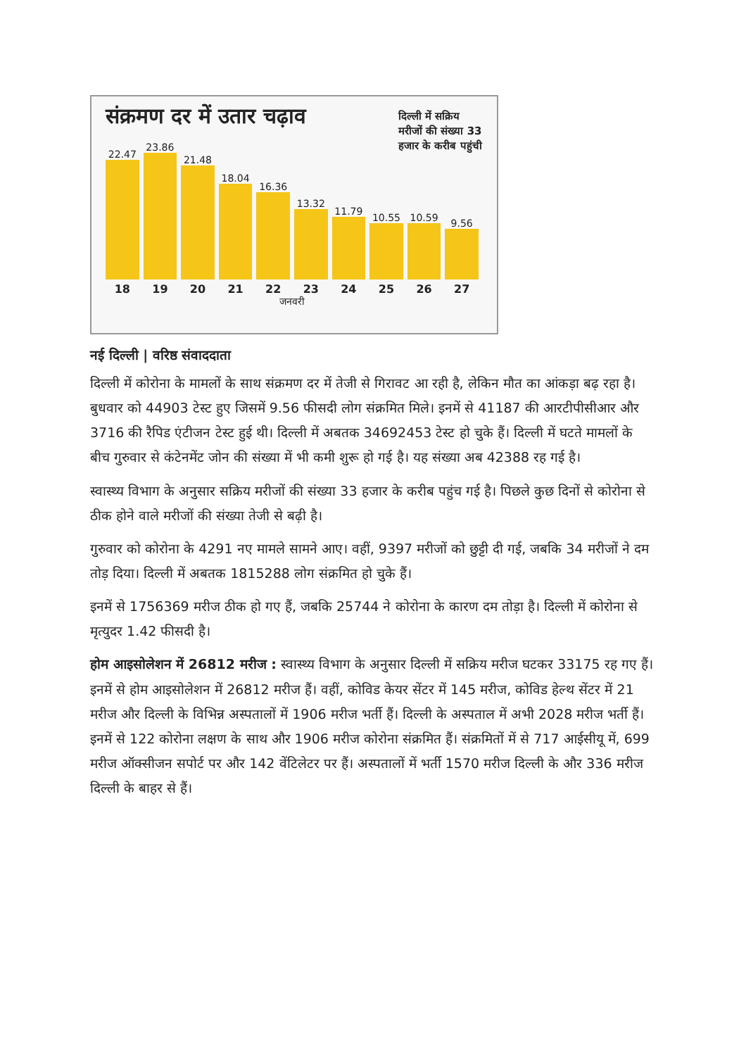संक्रमण दर में उतार चढ़ाव
दिल्ली में सक्रिय मरीजों की संख्या 33 हजार के करीब पहुंची
22.47
23.86
21.48
18.04
16.36
13.32
11.79
10.55
10.59
9.56
18 19 20 21 22 23 24 25 26 27
जनवरी
नई दिल्ली | वरिष्ठ संवाददाता
दिल्ली में कोरोना के मामलों के साथ संक्रमण दर में तेजी से गिरावट आ रही है, लेकिन मौत का आंकड़ा बढ़ रहा है। बुधवार को 44903 टेस्ट हुए जिसमें 9.56 फीसदी लोग संक्रमित मिले। इनमें से 41187 की आरटीपीसीआर और 3716 की रैपिड एंटीजन टेस्ट हुई थी। दिल्ली में अबतक 34692453 टेस्ट हो चुके हैं। दिल्ली में घटते मामलों के बीच गुरुवार से कंटेनमेंट जोन की संख्या में भी कमी शुरू हो गई है। यह संख्या अब 42388 रह गई है।
स्वास्थ्य विभाग के अनुसार सक्रिय मरीजों की संख्या 33 हजार के करीब पहुंच गई है। पिछले कुछ दिनों से कोरोना से ठीक होने वाले मरीजों की संख्या तेजी से बढ़ी है।
गुरुवार को कोरोना के 4291 नए मामले सामने आए। वहीं, 9397 मरीजों को छुट्टी दी गई, जबकि 34 मरीजों ने दम तोड़ दिया। दिल्ली में अबतक 1815288 लोग संक्रमित हो चुके हैं।
इनमें से 1756369 मरीज ठीक हो गए हैं, जबकि 25744 ने कोरोना के कारण दम तोड़ा है। दिल्ली में कोरोना से मृत्युदर 1.42 फीसदी है।
होम आइसोलेशन में 26812 मरीज : स्वास्थ्य विभाग के अनुसार दिल्ली में सक्रिय मरीज घटकर 33175 रह गए हैं। इनमें से होम आइसोलेशन में 26812 मरीज हैं। वहीं, कोविड केयर सेंटर में 145 मरीज, कोविड हेल्थ सेंटर में 21 मरीज और दिल्ली के विभिन्न अस्पतालों में 1906 मरीज भर्ती हैं। दिल्ली के अस्पताल में अभी 2028 मरीज भर्ती हैं। इनमें से 122 कोरोना लक्षण के साथ और 1906 मरीज कोरोना संक्रमित हैं। संक्रमितों में से 717 आईसीयू में, 699 मरीज ऑक्सीजन सपोर्ट पर और 142 वेंटिलेटर पर हैं। अस्पतालों में भर्ती 1570 मरीज दिल्ली के और 336 मरीज दिल्ली के बाहर से हैं।